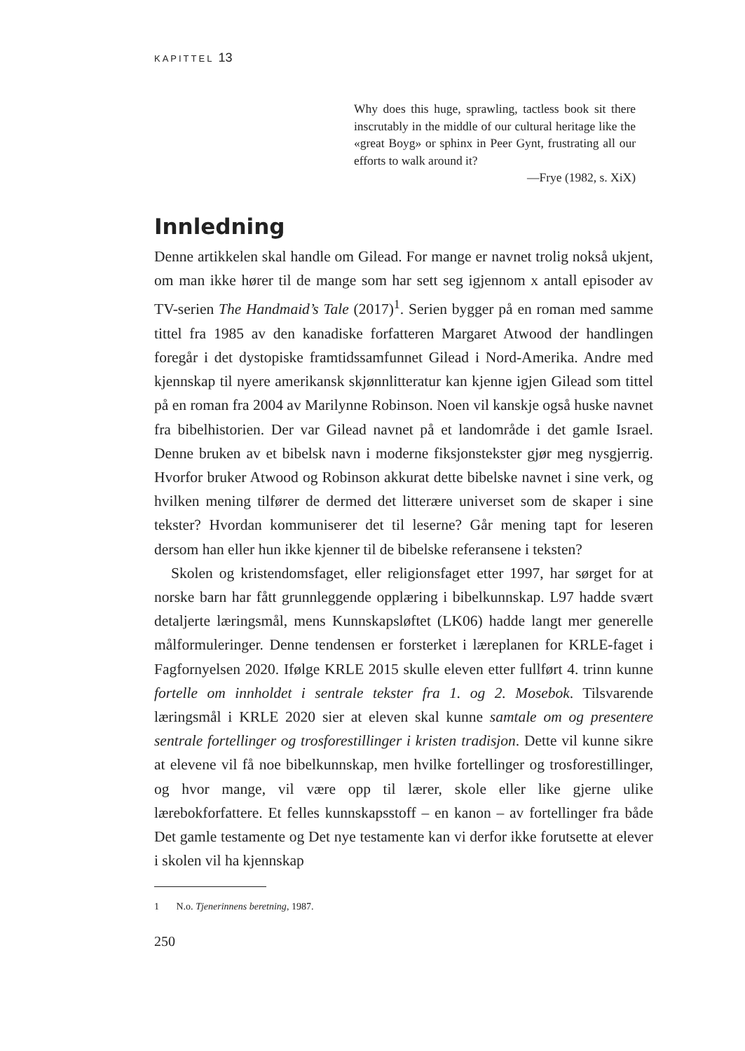KAPITTEL 13
Why does this huge, sprawling, tactless book sit there inscrutably in the middle of our cultural heritage like the «great Boyg» or sphinx in Peer Gynt, frustrating all our efforts to walk around it?
—Frye (1982, s. XiX)
Innledning
Denne artikkelen skal handle om Gilead. For mange er navnet trolig nokså ukjent, om man ikke hører til de mange som har sett seg igjennom x antall episoder av TV-serien The Handmaid’s Tale (2017)<sup>1</sup>. Serien bygger på en roman med samme tittel fra 1985 av den kanadiske forfatteren Margaret Atwood der handlingen foregår i det dystopiske framtidssamfunnet Gilead i Nord-Amerika. Andre med kjennskap til nyere amerikansk skjønnlittera­tur kan kjenne igjen Gilead som tittel på en roman fra 2004 av Marilynne Robinson. Noen vil kanskje også huske navnet fra bibelhistorien. Der var Gilead navnet på et landområde i det gamle Israel. Denne bruken av et bibelsk navn i moderne fiksjonstekster gjør meg nysgjerrig. Hvorfor bruker Atwood og Robinson akkurat dette bibelske navnet i sine verk, og hvil­ken mening tilfører de dermed det litterære universet som de skaper i sine tekster? Hvordan kommuniserer det til leserne? Går mening tapt for lese­ren dersom han eller hun ikke kjenner til de bibelske referansene i teksten?
Skolen og kristendomsfaget, eller religionsfaget etter 1997, har sørget for at norske barn har fått grunnleggende opplæring i bibelkunnskap. L97 hadde svært detaljerte læringsmål, mens Kunnskapsløftet (LK06) hadde langt mer generelle målformuleringer. Denne tendensen er forsterket i læreplanen for KRLE-faget i Fagfornyelsen 2020. Ifølge KRLE 2015 skulle eleven etter fullført 4. trinn kunne fortelle om innholdet i sentrale tekster fra 1. og 2. Mosebok. Tilsvarende læringsmål i KRLE 2020 sier at eleven skal kunne samtale om og presentere sentrale fortellinger og trosforestillinger i kristen tradisjon. Dette vil kunne sikre at elevene vil få noe bibelkunnskap, men hvilke fortellinger og trosforestillinger, og hvor mange, vil være opp til lærer, skole eller like gjerne ulike lærebokforfattere. Et felles kunnskaps­stoff – en kanon – av fortellinger fra både Det gamle testamente og Det nye testamente kan vi derfor ikke forutsette at elever i skolen vil ha kjennskap
1 N.o. Tjenerinnens beretning, 1987.
250